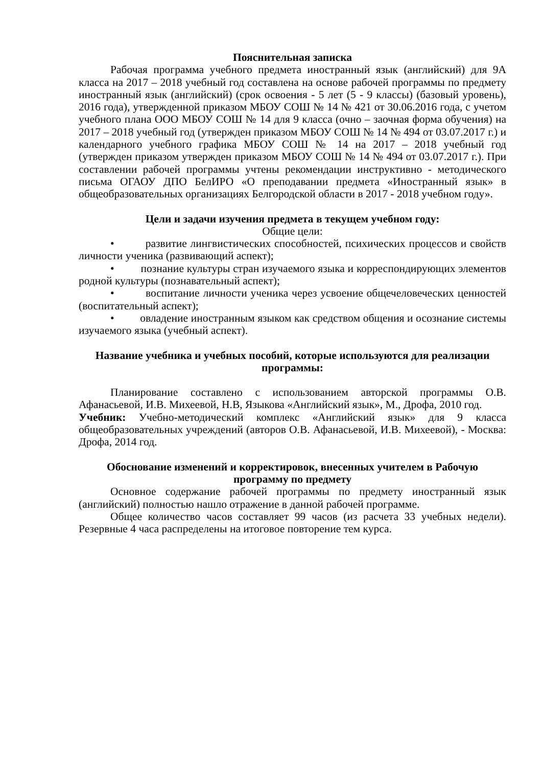Пояснительная записка
Рабочая программа учебного предмета иностранный язык (английский) для 9А класса на 2017 – 2018 учебный год составлена на основе рабочей программы по предмету иностранный язык (английский) (срок освоения - 5 лет (5 - 9 классы) (базовый уровень), 2016 года), утвержденной приказом МБОУ СОШ № 14 № 421 от 30.06.2016 года, с учетом учебного плана ООО МБОУ СОШ № 14 для 9 класса (очно – заочная форма обучения) на 2017 – 2018 учебный год (утвержден приказом МБОУ СОШ № 14 № 494 от 03.07.2017 г.) и календарного учебного графика МБОУ СОШ № 14 на 2017 – 2018 учебный год (утвержден приказом утвержден приказом МБОУ СОШ № 14 № 494 от 03.07.2017 г.). При составлении рабочей программы учтены рекомендации инструктивно - методического письма ОГАОУ ДПО БелИРО «О преподавании предмета «Иностранный язык» в общеобразовательных организациях Белгородской области в 2017 - 2018 учебном году».
Цели и задачи изучения предмета в текущем учебном году:
Общие цели:
• развитие лингвистических способностей, психических процессов и свойств личности ученика (развивающий аспект);
• познание культуры стран изучаемого языка и корреспондирующих элементов родной культуры (познавательный аспект);
• воспитание личности ученика через усвоение общечеловеческих ценностей (воспитательный аспект);
• овладение иностранным языком как средством общения и осознание системы изучаемого языка (учебный аспект).
Название учебника и учебных пособий, которые используются для реализации программы:
Планирование составлено с использованием авторской программы О.В. Афанасьевой, И.В. Михеевой, Н.В, Языкова «Английский язык», М., Дрофа, 2010 год.
Учебник: Учебно-методический комплекс «Английский язык» для 9 класса общеобразовательных учреждений (авторов О.В. Афанасьевой, И.В. Михеевой), - Москва: Дрофа, 2014 год.
Обоснование изменений и корректировок, внесенных учителем в Рабочую программу по предмету
Основное содержание рабочей программы по предмету иностранный язык (английский) полностью нашло отражение в данной рабочей программе.
Общее количество часов составляет 99 часов (из расчета 33 учебных недели). Резервные 4 часа распределены на итоговое повторение тем курса.